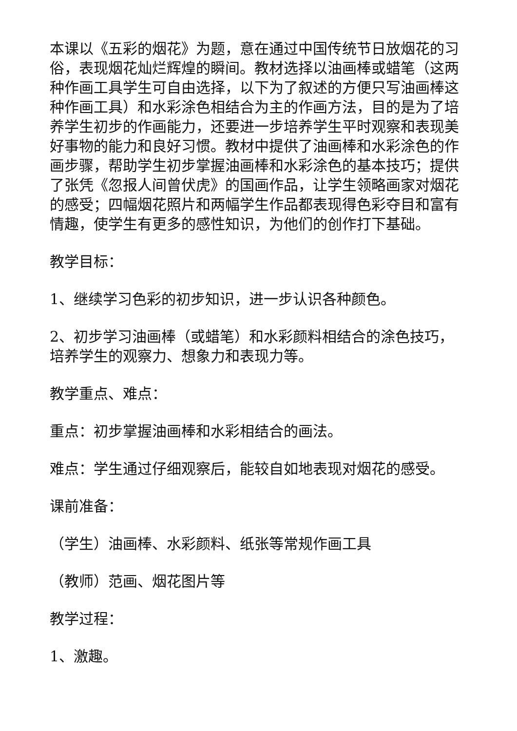本课以《五彩的烟花》为题，意在通过中国传统节日放烟花的习俗，表现烟花灿烂辉煌的瞬间。教材选择以油画棒或蜡笔（这两种作画工具学生可自由选择，以下为了叙述的方便只写油画棒这种作画工具）和水彩涂色相结合为主的作画方法，目的是为了培养学生初步的作画能力，还要进一步培养学生平时观察和表现美好事物的能力和良好习惯。教材中提供了油画棒和水彩涂色的作画步骤，帮助学生初步掌握油画棒和水彩涂色的基本技巧；提供了张凭《忽报人间曾伏虎》的国画作品，让学生领略画家对烟花的感受；四幅烟花照片和两幅学生作品都表现得色彩夺目和富有情趣，使学生有更多的感性知识，为他们的创作打下基础。
教学目标：
1、继续学习色彩的初步知识，进一步认识各种颜色。
2、初步学习油画棒（或蜡笔）和水彩颜料相结合的涂色技巧，培养学生的观察力、想象力和表现力等。
教学重点、难点：
重点：初步掌握油画棒和水彩相结合的画法。
难点：学生通过仔细观察后，能较自如地表现对烟花的感受。
课前准备：
（学生）油画棒、水彩颜料、纸张等常规作画工具
（教师）范画、烟花图片等
教学过程：
1、激趣。